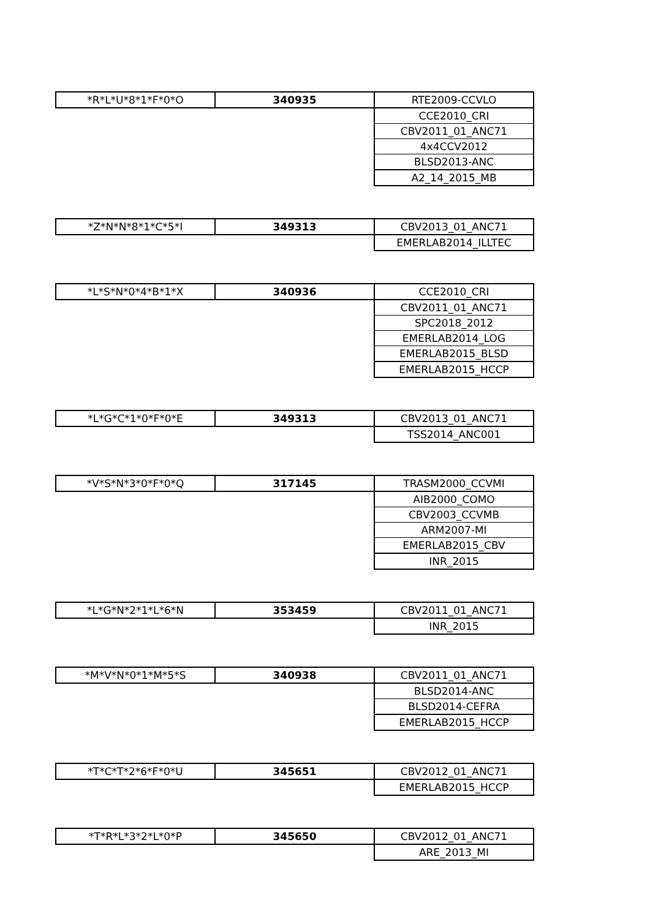| *R*L*U*8*1*F*0*O | 340935 | RTE2009-CCVLO |
| | | CCE2010_CRI |
| | | CBV2011_01_ANC71 |
| | | 4x4CCV2012 |
| | | BLSD2013-ANC |
| | | A2_14_2015_MB |
| *Z*N*N*8*1*C*5*I | 349313 | CBV2013_01_ANC71 |
| | | EMERLAB2014_ILLTEC |
| *L*S*N*0*4*B*1*X | 340936 | CCE2010_CRI |
| | | CBV2011_01_ANC71 |
| | | SPC2018_2012 |
| | | EMERLAB2014_LOG |
| | | EMERLAB2015_BLSD |
| | | EMERLAB2015_HCCP |
| *L*G*C*1*0*F*0*E | 349313 | CBV2013_01_ANC71 |
| | | TSS2014_ANC001 |
| *V*S*N*3*0*F*0*Q | 317145 | TRASM2000_CCVMI |
| | | AIB2000_COMO |
| | | CBV2003_CCVMB |
| | | ARM2007-MI |
| | | EMERLAB2015_CBV |
| | | INR_2015 |
| *L*G*N*2*1*L*6*N | 353459 | CBV2011_01_ANC71 |
| | | INR_2015 |
| *M*V*N*0*1*M*5*S | 340938 | CBV2011_01_ANC71 |
| | | BLSD2014-ANC |
| | | BLSD2014-CEFRA |
| | | EMERLAB2015_HCCP |
| *T*C*T*2*6*F*0*U | 345651 | CBV2012_01_ANC71 |
| | | EMERLAB2015_HCCP |
| *T*R*L*3*2*L*0*P | 345650 | CBV2012_01_ANC71 |
| | | ARE_2013_MI |